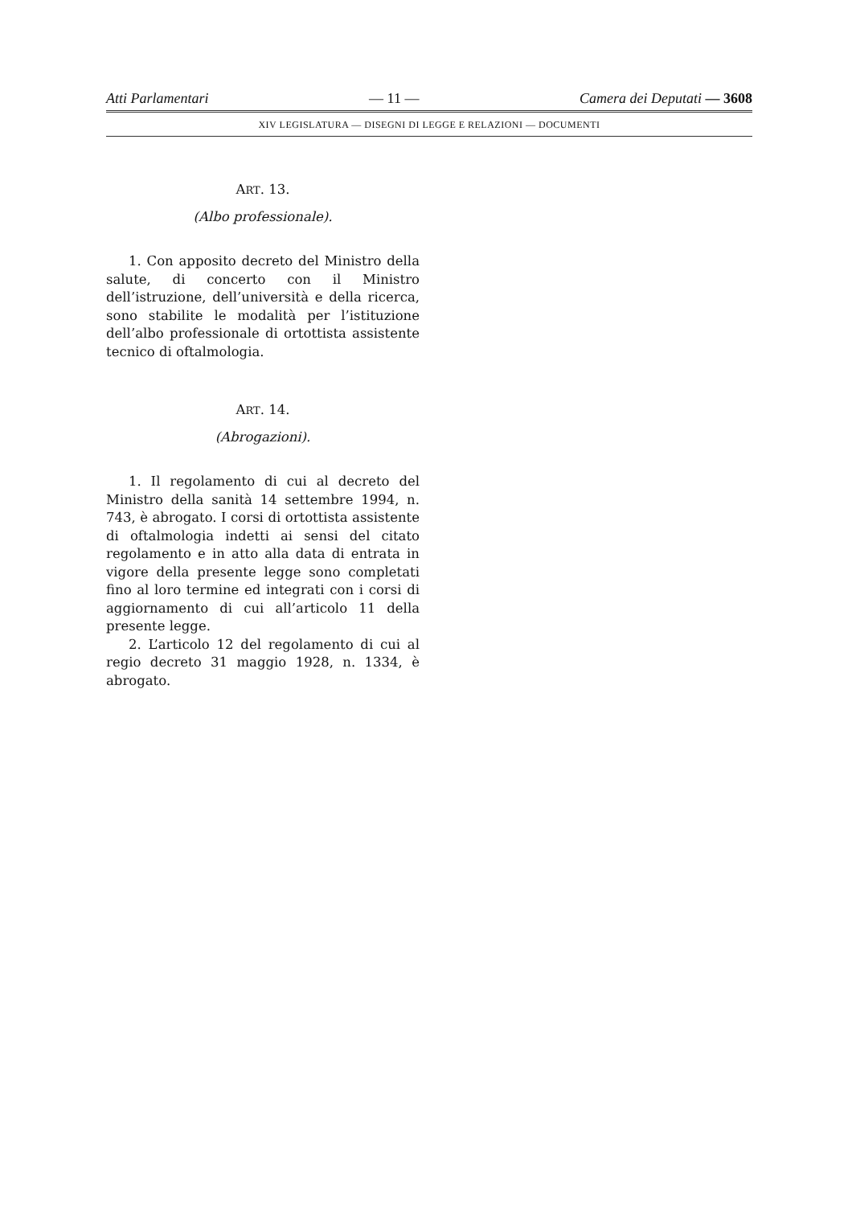Atti Parlamentari — 11 — Camera dei Deputati — 3608
XIV LEGISLATURA — DISEGNI DI LEGGE E RELAZIONI — DOCUMENTI
ART. 13.
(Albo professionale).
1. Con apposito decreto del Ministro della salute, di concerto con il Ministro dell’istruzione, dell’università e della ricerca, sono stabilite le modalità per l’istituzione dell’albo professionale di ortottista assistente tecnico di oftalmologia.
ART. 14.
(Abrogazioni).
1. Il regolamento di cui al decreto del Ministro della sanità 14 settembre 1994, n. 743, è abrogato. I corsi di ortottista assistente di oftalmologia indetti ai sensi del citato regolamento e in atto alla data di entrata in vigore della presente legge sono completati fino al loro termine ed integrati con i corsi di aggiornamento di cui all’articolo 11 della presente legge.
2. L’articolo 12 del regolamento di cui al regio decreto 31 maggio 1928, n. 1334, è abrogato.